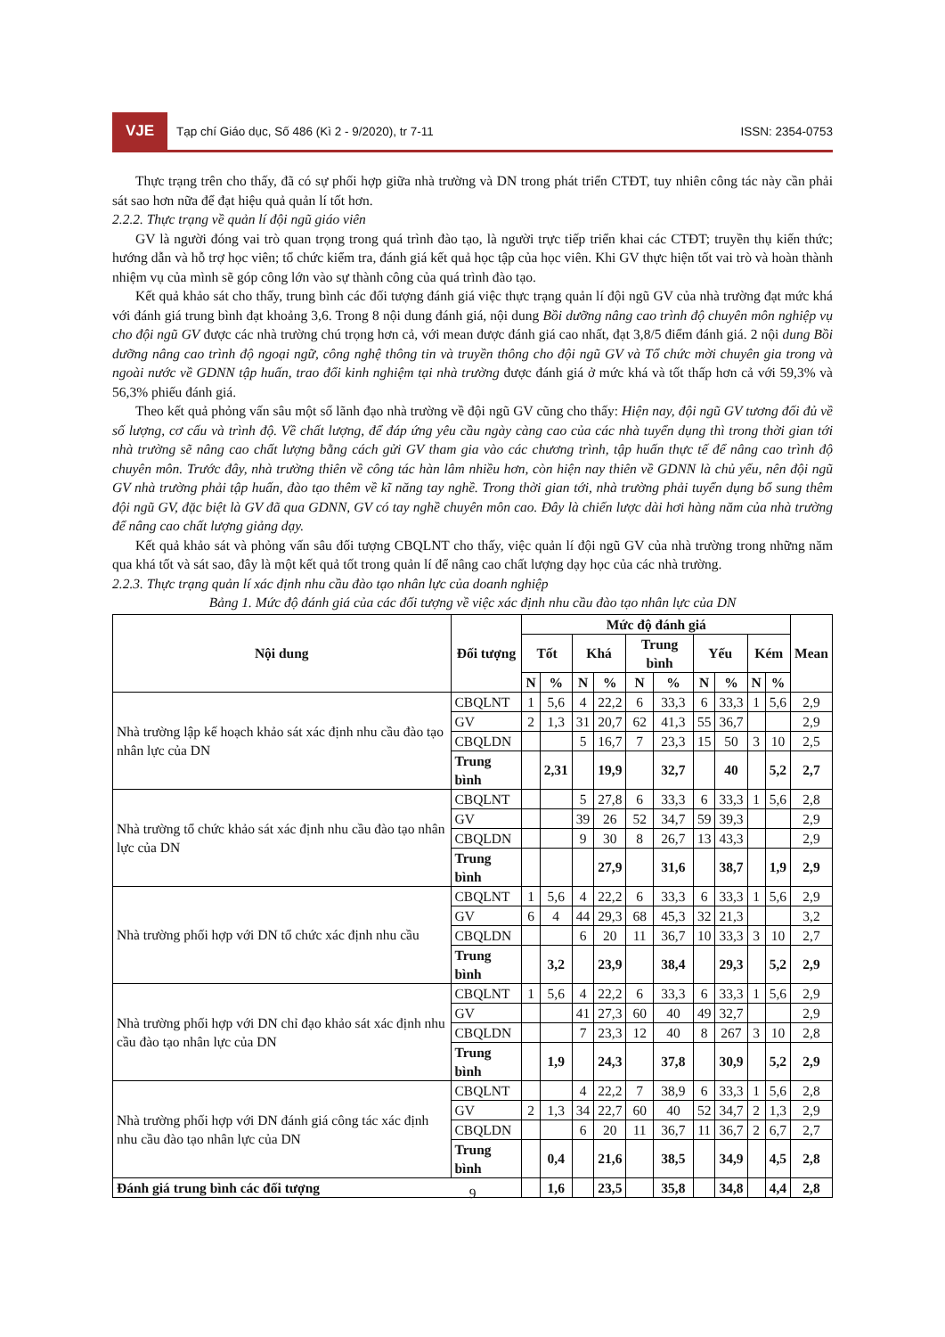VJE
Tạp chí Giáo dục, Số 486 (Kì 2 - 9/2020), tr 7-11 ISSN: 2354-0753
Thực trạng trên cho thấy, đã có sự phối hợp giữa nhà trường và DN trong phát triển CTĐT, tuy nhiên công tác này cần phải sát sao hơn nữa để đạt hiệu quả quản lí tốt hơn.
2.2.2. Thực trạng về quản lí đội ngũ giáo viên
GV là người đóng vai trò quan trọng trong quá trình đào tạo, là người trực tiếp triển khai các CTĐT; truyền thụ kiến thức; hướng dẫn và hỗ trợ học viên; tổ chức kiểm tra, đánh giá kết quả học tập của học viên. Khi GV thực hiện tốt vai trò và hoàn thành nhiệm vụ của mình sẽ góp công lớn vào sự thành công của quá trình đào tạo.
Kết quả khảo sát cho thấy, trung bình các đối tượng đánh giá việc thực trạng quản lí đội ngũ GV của nhà trường đạt mức khá với đánh giá trung bình đạt khoảng 3,6. Trong 8 nội dung đánh giá, nội dung Bồi dưỡng nâng cao trình độ chuyên môn nghiệp vụ cho đội ngũ GV được các nhà trường chú trọng hơn cả, với mean được đánh giá cao nhất, đạt 3,8/5 điểm đánh giá. 2 nội dung Bồi dưỡng nâng cao trình độ ngoại ngữ, công nghệ thông tin và truyền thông cho đội ngũ GV và Tổ chức mời chuyên gia trong và ngoài nước về GDNN tập huấn, trao đổi kinh nghiệm tại nhà trường được đánh giá ở mức khá và tốt thấp hơn cả với 59,3% và 56,3% phiếu đánh giá.
Theo kết quả phỏng vấn sâu một số lãnh đạo nhà trường về đội ngũ GV cũng cho thấy: Hiện nay, đội ngũ GV tương đối đủ về số lượng, cơ cấu và trình độ. Về chất lượng, để đáp ứng yêu cầu ngày càng cao của các nhà tuyển dụng thì trong thời gian tới nhà trường sẽ nâng cao chất lượng bằng cách gửi GV tham gia vào các chương trình, tập huấn thực tế để nâng cao trình độ chuyên môn. Trước đây, nhà trường thiên về công tác hàn lâm nhiều hơn, còn hiện nay thiên về GDNN là chủ yếu, nên đội ngũ GV nhà trường phải tập huấn, đào tạo thêm về kĩ năng tay nghề. Trong thời gian tới, nhà trường phải tuyển dụng bổ sung thêm đội ngũ GV, đặc biệt là GV đã qua GDNN, GV có tay nghề chuyên môn cao. Đây là chiến lược dài hơi hàng năm của nhà trường để nâng cao chất lượng giảng dạy.
Kết quả khảo sát và phỏng vấn sâu đối tượng CBQLNT cho thấy, việc quản lí đội ngũ GV của nhà trường trong những năm qua khá tốt và sát sao, đây là một kết quả tốt trong quản lí để nâng cao chất lượng dạy học của các nhà trường.
2.2.3. Thực trạng quản lí xác định nhu cầu đào tạo nhân lực của doanh nghiệp
Bảng 1. Mức độ đánh giá của các đối tượng về việc xác định nhu cầu đào tạo nhân lực của DN
| Nội dung | Đối tượng | Mức độ đánh giá | | | | | | | | | | Mean |
| --- | --- | --- | --- | --- | --- | --- | --- | --- | --- | --- | --- | --- |
| | | Tốt | | Khá | | Trung bình | | Yếu | | Kém | | |
| | | N | % | N | % | N | % | N | % | N | % | |
| Nhà trường lập kế hoạch khảo sát xác định nhu cầu đào tạo nhân lực của DN | CBQLNT | 1 | 5,6 | 4 | 22,2 | 6 | 33,3 | 6 | 33,3 | 1 | 5,6 | 2,9 |
| | GV | 2 | 1,3 | 31 | 20,7 | 62 | 41,3 | 55 | 36,7 | | | 2,9 |
| | CBQLDN | | | 5 | 16,7 | 7 | 23,3 | 15 | 50 | 3 | 10 | 2,5 |
| | Trung bình | | 2,31 | | 19,9 | | 32,7 | | 40 | | 5,2 | 2,7 |
| Nhà trường tổ chức khảo sát xác định nhu cầu đào tạo nhân lực của DN | CBQLNT | | | 5 | 27,8 | 6 | 33,3 | 6 | 33,3 | 1 | 5,6 | 2,8 |
| | GV | | | 39 | 26 | 52 | 34,7 | 59 | 39,3 | | | 2,9 |
| | CBQLDN | | | 9 | 30 | 8 | 26,7 | 13 | 43,3 | | | 2,9 |
| | Trung bình | | | | 27,9 | | 31,6 | | 38,7 | | 1,9 | 2,9 |
| Nhà trường phối hợp với DN tổ chức xác định nhu cầu | CBQLNT | 1 | 5,6 | 4 | 22,2 | 6 | 33,3 | 6 | 33,3 | 1 | 5,6 | 2,9 |
| | GV | 6 | 4 | 44 | 29,3 | 68 | 45,3 | 32 | 21,3 | | | 3,2 |
| | CBQLDN | | | 6 | 20 | 11 | 36,7 | 10 | 33,3 | 3 | 10 | 2,7 |
| | Trung bình | | 3,2 | | 23,9 | | 38,4 | | 29,3 | | 5,2 | 2,9 |
| Nhà trường phối hợp với DN chỉ đạo khảo sát xác định nhu cầu đào tạo nhân lực của DN | CBQLNT | 1 | 5,6 | 4 | 22,2 | 6 | 33,3 | 6 | 33,3 | 1 | 5,6 | 2,9 |
| | GV | | | 41 | 27,3 | 60 | 40 | 49 | 32,7 | | | 2,9 |
| | CBQLDN | | | 7 | 23,3 | 12 | 40 | 8 | 267 | 3 | 10 | 2,8 |
| | Trung bình | | 1,9 | | 24,3 | | 37,8 | | 30,9 | | 5,2 | 2,9 |
| Nhà trường phối hợp với DN đánh giá công tác xác định nhu cầu đào tạo nhân lực của DN | CBQLNT | | | 4 | 22,2 | 7 | 38,9 | 6 | 33,3 | 1 | 5,6 | 2,8 |
| | GV | 2 | 1,3 | 34 | 22,7 | 60 | 40 | 52 | 34,7 | 2 | 1,3 | 2,9 |
| | CBQLDN | | | 6 | 20 | 11 | 36,7 | 11 | 36,7 | 2 | 6,7 | 2,7 |
| | Trung bình | | 0,4 | | 21,6 | | 38,5 | | 34,9 | | 4,5 | 2,8 |
| Đánh giá trung bình các đối tượng | | | 1,6 | | 23,5 | | 35,8 | | 34,8 | | 4,4 | 2,8 |
9